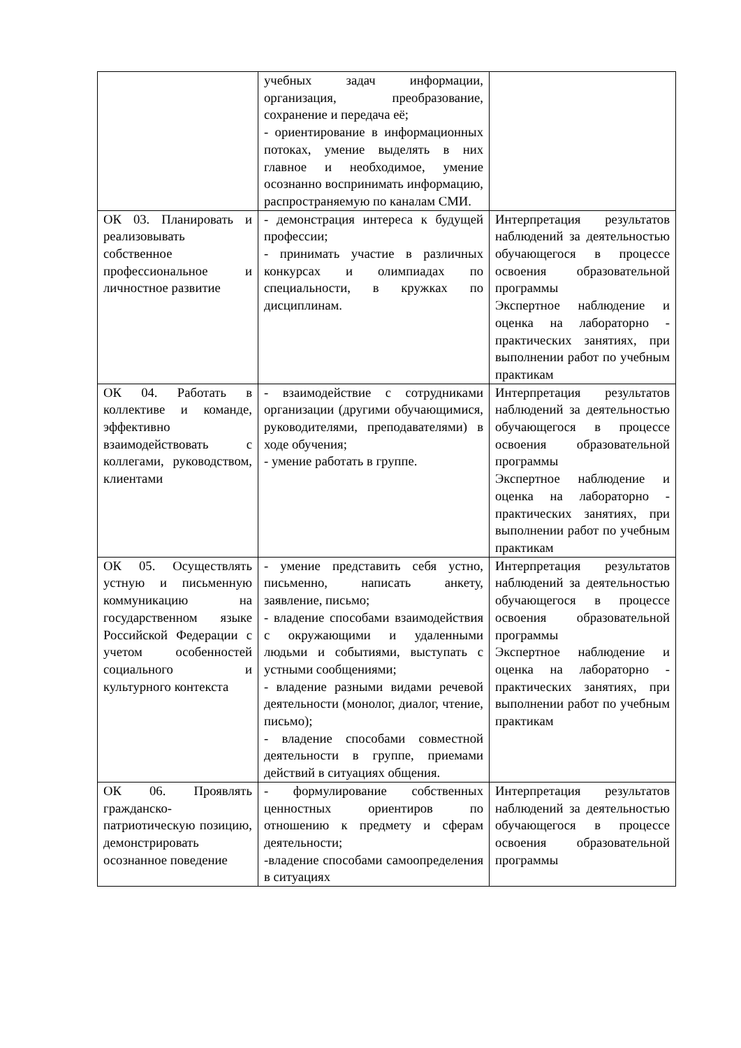| | учебных задач информации, организация, преобразование, сохранение и передача её; - ориентирование в информационных потоках, умение выделять в них главное и необходимое, умение осознанно воспринимать информацию, распространяемую по каналам СМИ. | |
| ОК 03. Планировать и реализовывать собственное профессиональное и личностное развитие | - демонстрация интереса к будущей профессии; - принимать участие в различных конкурсах и олимпиадах по специальности, в кружках по дисциплинам. | Интерпретация результатов наблюдений за деятельностью обучающегося в процессе освоения образовательной программы Экспертное наблюдение и оценка на лабораторно - практических занятиях, при выполнении работ по учебным практикам |
| ОК 04. Работать в коллективе и команде, эффективно взаимодействовать с коллегами, руководством, клиентами | - взаимодействие с сотрудниками организации (другими обучающимися, руководителями, преподавателями) в ходе обучения; - умение работать в группе. | Интерпретация результатов наблюдений за деятельностью обучающегося в процессе освоения образовательной программы Экспертное наблюдение и оценка на лабораторно - практических занятиях, при выполнении работ по учебным практикам |
| ОК 05. Осуществлять устную и письменную коммуникацию на государственном языке Российской Федерации с учетом особенностей социального и культурного контекста | - умение представить себя устно, письменно, написать анкету, заявление, письмо; - владение способами взаимодействия с окружающими и удаленными людьми и событиями, выступать с устными сообщениями; - владение разными видами речевой деятельности (монолог, диалог, чтение, письмо); - владение способами совместной деятельности в группе, приемами действий в ситуациях общения. | Интерпретация результатов наблюдений за деятельностью обучающегося в процессе освоения образовательной программы Экспертное наблюдение и оценка на лабораторно - практических занятиях, при выполнении работ по учебным практикам |
| ОК 06. Проявлять гражданско-патриотическую позицию, демонстрировать осознанное поведение | - формулирование собственных ценностных ориентиров по отношению к предмету и сферам деятельности; -владение способами самоопределения в ситуациях | Интерпретация результатов наблюдений за деятельностью обучающегося в процессе освоения образовательной программы |